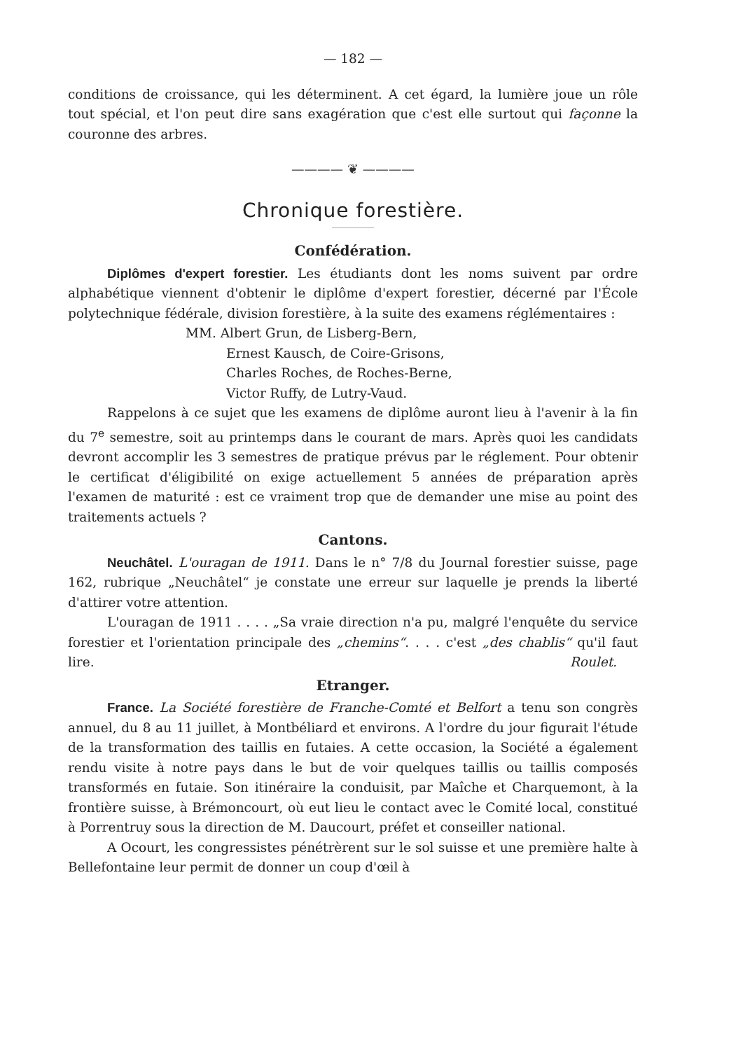— 182 —
conditions de croissance, qui les déterminent. A cet égard, la lumière joue un rôle tout spécial, et l'on peut dire sans exagération que c'est elle surtout qui façonne la couronne des arbres.
———— ❦ ————
Chronique forestière.
Confédération.
Diplômes d'expert forestier. Les étudiants dont les noms suivent par ordre alphabétique viennent d'obtenir le diplôme d'expert forestier, décerné par l'École polytechnique fédérale, division forestière, à la suite des examens réglémentaires :
MM. Albert Grun, de Lisberg-Bern,
Ernest Kausch, de Coire-Grisons,
Charles Roches, de Roches-Berne,
Victor Ruffy, de Lutry-Vaud.
Rappelons à ce sujet que les examens de diplôme auront lieu à l'avenir à la fin du 7<sup>e</sup> semestre, soit au printemps dans le courant de mars. Après quoi les candidats devront accomplir les 3 semestres de pratique prévus par le réglement. Pour obtenir le certificat d'éligibilité on exige actuellement 5 années de préparation après l'examen de maturité : est ce vraiment trop que de demander une mise au point des traitements actuels ?
Cantons.
Neuchâtel. L'ouragan de 1911. Dans le n° 7/8 du Journal forestier suisse, page 162, rubrique „Neuchâtel“ je constate une erreur sur laquelle je prends la liberté d'attirer votre attention.
L'ouragan de 1911 . . . . „Sa vraie direction n'a pu, malgré l'enquête du service forestier et l'orientation principale des „chemins“. . . . c'est „des chablis“ qu'il faut lire. Roulet.
Etranger.
France. La Société forestière de Franche-Comté et Belfort a tenu son congrès annuel, du 8 au 11 juillet, à Montbéliard et environs. A l'ordre du jour figurait l'étude de la transformation des taillis en futaies. A cette occasion, la Société a également rendu visite à notre pays dans le but de voir quelques taillis ou taillis composés transformés en futaie. Son itinéraire la conduisit, par Maîche et Charquemont, à la frontière suisse, à Brémoncourt, où eut lieu le contact avec le Comité local, constitué à Porrentruy sous la direction de M. Daucourt, préfet et conseiller national.
A Ocourt, les congressistes pénétrèrent sur le sol suisse et une première halte à Bellefontaine leur permit de donner un coup d'œil à